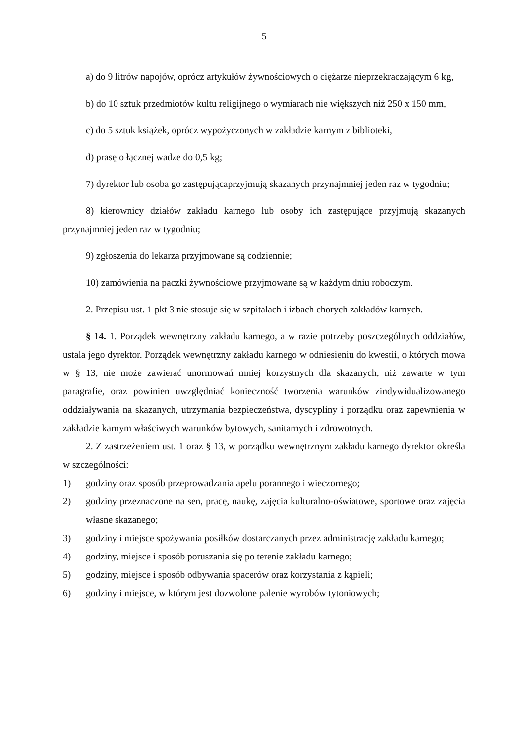– 5 –
a) do 9 litrów napojów, oprócz artykułów żywnościowych o ciężarze nieprzekraczającym 6 kg,
b) do 10 sztuk przedmiotów kultu religijnego o wymiarach nie większych niż 250 x 150 mm,
c) do 5 sztuk książek, oprócz wypożyczonych w zakładzie karnym z biblioteki,
d) prasę o łącznej wadze do 0,5 kg;
7) dyrektor lub osoba go zastępującaprzyjmują skazanych przynajmniej jeden raz w tygodniu;
8) kierownicy działów zakładu karnego lub osoby ich zastępujące przyjmują skazanych przynajmniej jeden raz w tygodniu;
9) zgłoszenia do lekarza przyjmowane są codziennie;
10) zamówienia na paczki żywnościowe przyjmowane są w każdym dniu roboczym.
2. Przepisu ust. 1 pkt 3 nie stosuje się w szpitalach i izbach chorych zakładów karnych.
§ 14. 1. Porządek wewnętrzny zakładu karnego, a w razie potrzeby poszczególnych oddziałów, ustala jego dyrektor. Porządek wewnętrzny zakładu karnego w odniesieniu do kwestii, o których mowa w § 13, nie może zawierać unormowań mniej korzystnych dla skazanych, niż zawarte w tym paragrafie, oraz powinien uwzględniać konieczność tworzenia warunków zindywidualizowanego oddziaływania na skazanych, utrzymania bezpieczeństwa, dyscypliny i porządku oraz zapewnienia w zakładzie karnym właściwych warunków bytowych, sanitarnych i zdrowotnych.
2. Z zastrzeżeniem ust. 1 oraz § 13, w porządku wewnętrznym zakładu karnego dyrektor określa w szczególności:
1) godziny oraz sposób przeprowadzania apelu porannego i wieczornego;
2) godziny przeznaczone na sen, pracę, naukę, zajęcia kulturalno-oświatowe, sportowe oraz zajęcia własne skazanego;
3) godziny i miejsce spożywania posiłków dostarczanych przez administrację zakładu karnego;
4) godziny, miejsce i sposób poruszania się po terenie zakładu karnego;
5) godziny, miejsce i sposób odbywania spacerów oraz korzystania z kąpieli;
6) godziny i miejsce, w którym jest dozwolone palenie wyrobów tytoniowych;